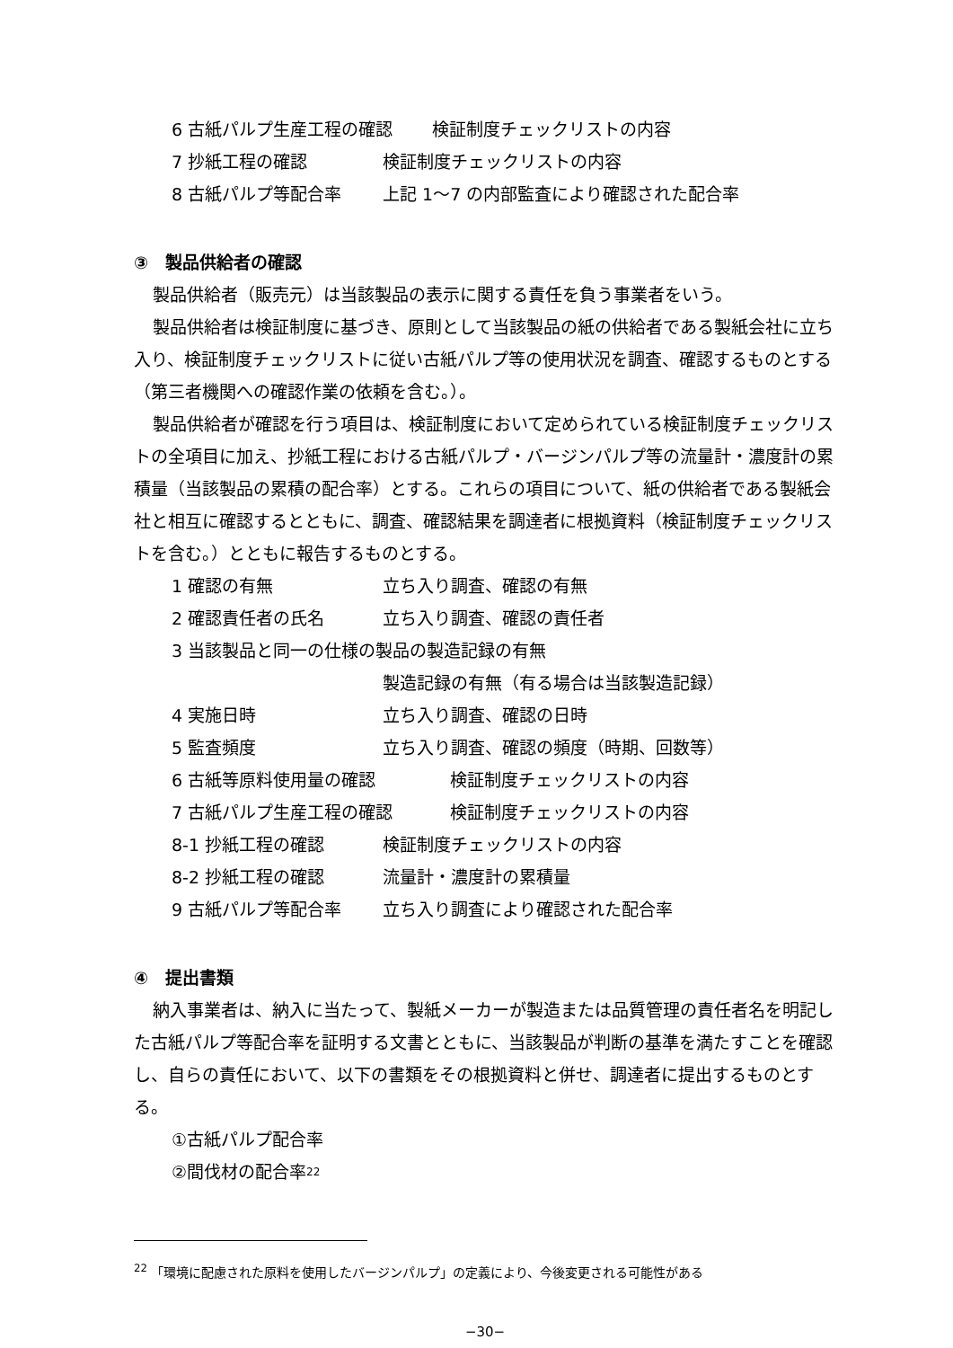6 古紙パルプ生産工程の確認 検証制度チェックリストの内容
7 抄紙工程の確認 検証制度チェックリストの内容
8 古紙パルプ等配合率 上記 1〜7 の内部監査により確認された配合率
③　製品供給者の確認
製品供給者（販売元）は当該製品の表示に関する責任を負う事業者をいう。
製品供給者は検証制度に基づき、原則として当該製品の紙の供給者である製紙会社に立ち入り、検証制度チェックリストに従い古紙パルプ等の使用状況を調査、確認するものとする（第三者機関への確認作業の依頼を含む。）。
製品供給者が確認を行う項目は、検証制度において定められている検証制度チェックリストの全項目に加え、抄紙工程における古紙パルプ・バージンパルプ等の流量計・濃度計の累積量（当該製品の累積の配合率）とする。これらの項目について、紙の供給者である製紙会社と相互に確認するとともに、調査、確認結果を調達者に根拠資料（検証制度チェックリストを含む。）とともに報告するものとする。
1 確認の有無 立ち入り調査、確認の有無
2 確認責任者の氏名 立ち入り調査、確認の責任者
3 当該製品と同一の仕様の製品の製造記録の有無
製造記録の有無（有る場合は当該製造記録）
4 実施日時 立ち入り調査、確認の日時
5 監査頻度 立ち入り調査、確認の頻度（時期、回数等）
6 古紙等原料使用量の確認 検証制度チェックリストの内容
7 古紙パルプ生産工程の確認 検証制度チェックリストの内容
8-1 抄紙工程の確認 検証制度チェックリストの内容
8-2 抄紙工程の確認 流量計・濃度計の累積量
9 古紙パルプ等配合率 立ち入り調査により確認された配合率
④　提出書類
納入事業者は、納入に当たって、製紙メーカーが製造または品質管理の責任者名を明記した古紙パルプ等配合率を証明する文書とともに、当該製品が判断の基準を満たすことを確認し、自らの責任において、以下の書類をその根拠資料と併せ、調達者に提出するものとする。
①古紙パルプ配合率
②間伐材の配合率<sup>22</sup>
<sup>22</sup> 「環境に配慮された原料を使用したバージンパルプ」の定義により、今後変更される可能性がある
−30−